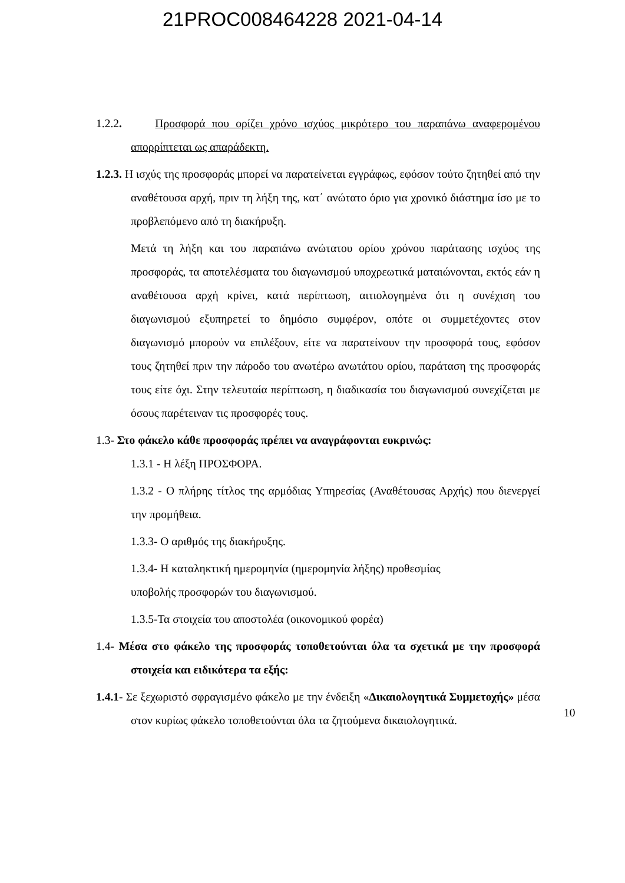21PROC008464228 2021-04-14
1.2.2. Προσφορά που ορίζει χρόνο ισχύος μικρότερο του παραπάνω αναφερομένου απορρίπτεται ως απαράδεκτη.
1.2.3. Η ισχύς της προσφοράς μπορεί να παρατείνεται εγγράφως, εφόσον τούτο ζητηθεί από την αναθέτουσα αρχή, πριν τη λήξη της, κατ΄ ανώτατο όριο για χρονικό διάστημα ίσο με το προβλεπόμενο από τη διακήρυξη.
Μετά τη λήξη και του παραπάνω ανώτατου ορίου χρόνου παράτασης ισχύος της προσφοράς, τα αποτελέσματα του διαγωνισμού υποχρεωτικά ματαιώνονται, εκτός εάν η αναθέτουσα αρχή κρίνει, κατά περίπτωση, αιτιολογημένα ότι η συνέχιση του διαγωνισμού εξυπηρετεί το δημόσιο συμφέρον, οπότε οι συμμετέχοντες στον διαγωνισμό μπορούν να επιλέξουν, είτε να παρατείνουν την προσφορά τους, εφόσον τους ζητηθεί πριν την πάροδο του ανωτέρω ανωτάτου ορίου, παράταση της προσφοράς τους είτε όχι. Στην τελευταία περίπτωση, η διαδικασία του διαγωνισμού συνεχίζεται με όσους παρέτειναν τις προσφορές τους.
1.3- Στο φάκελο κάθε προσφοράς πρέπει να αναγράφονται ευκρινώς:
1.3.1 - Η λέξη ΠΡΟΣΦΟΡΑ.
1.3.2 - Ο πλήρης τίτλος της αρμόδιας Υπηρεσίας (Αναθέτουσας Αρχής) που διενεργεί την προμήθεια.
1.3.3- Ο αριθμός της διακήρυξης.
1.3.4- Η καταληκτική ημερομηνία (ημερομηνία λήξης) προθεσμίας
υποβολής προσφορών του διαγωνισμού.
1.3.5-Τα στοιχεία του αποστολέα (οικονομικού φορέα)
1.4- Μέσα στο φάκελο της προσφοράς τοποθετούνται όλα τα σχετικά με την προσφορά στοιχεία και ειδικότερα τα εξής:
1.4.1- Σε ξεχωριστό σφραγισμένο φάκελο με την ένδειξη «Δικαιολογητικά Συμμετοχής» μέσα στον κυρίως φάκελο τοποθετούνται όλα τα ζητούμενα δικαιολογητικά.
10